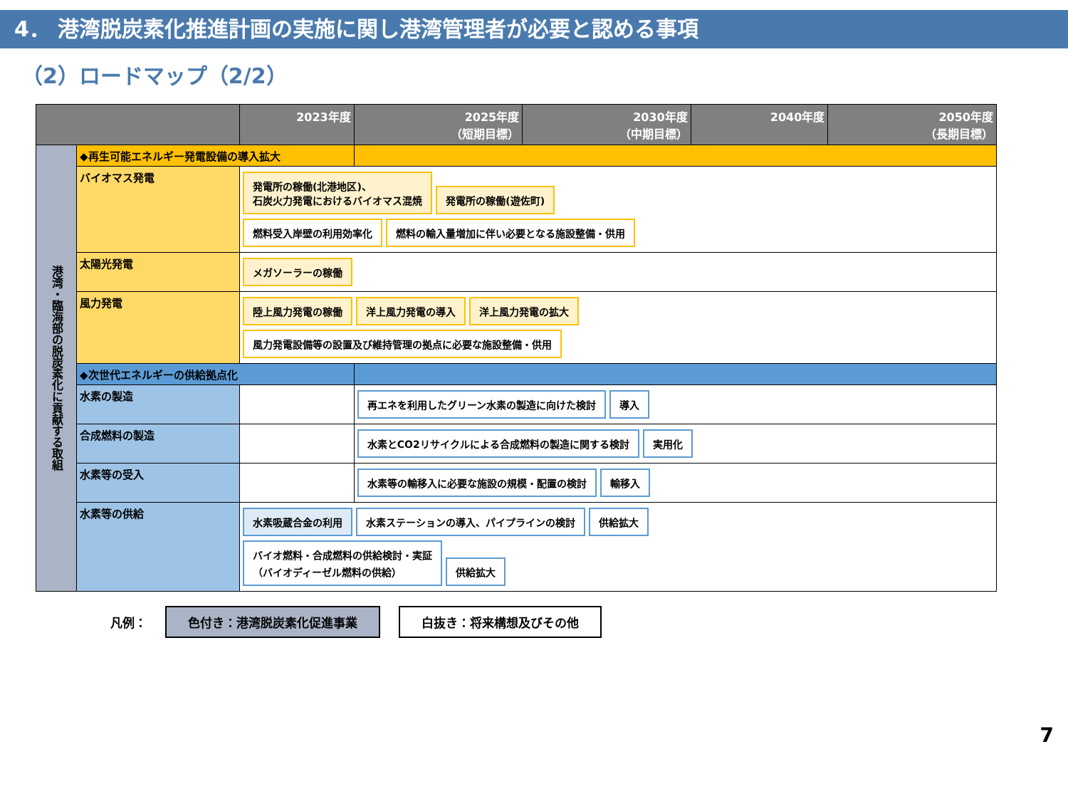4． 港湾脱炭素化推進計画の実施に関し港湾管理者が必要と認める事項
（2）ロードマップ（2/2）
| | | 2023年度 | 2025年度 （短期目標） | 2030年度 （中期目標） | 2040年度 | 2050年度 （長期目標） |
| --- | --- | --- | --- | --- | --- | --- |
| 港湾・臨海部の脱炭素化に貢献する取組 | ◆再生可能エネルギー発電設備の導入拡大 | | | | | |
| | バイオマス発電 | 発電所の稼働(北港地区)、 石炭火力発電におけるバイオマス混焼 発電所の稼働(遊佐町) 燃料受入岸壁の利用効率化 燃料の輸入量増加に伴い必要となる施設整備・供用 | | | | |
| | 太陽光発電 | メガソーラーの稼働 | | | | |
| | 風力発電 | 陸上風力発電の稼働 洋上風力発電の導入 洋上風力発電の拡大 風力発電設備等の設置及び維持管理の拠点に必要な施設整備・供用 | | | | |
| | ◆次世代エネルギーの供給拠点化 | | | | | |
| | 水素の製造 | | 再エネを利用したグリーン水素の製造に向けた検討 導入 | | | |
| | 合成燃料の製造 | | 水素とCO2リサイクルによる合成燃料の製造に関する検討 実用化 | | | |
| | 水素等の受入 | | 水素等の輸移入に必要な施設の規模・配置の検討 輸移入 | | | |
| | 水素等の供給 | 水素吸蔵合金の利用 水素ステーションの導入、パイプラインの検討 供給拡大 バイオ燃料・合成燃料の供給検討・実証 （バイオディーゼル燃料の供給） 供給拡大 | | | | |
凡例： 色付き：港湾脱炭素化促進事業 白抜き：将来構想及びその他
7